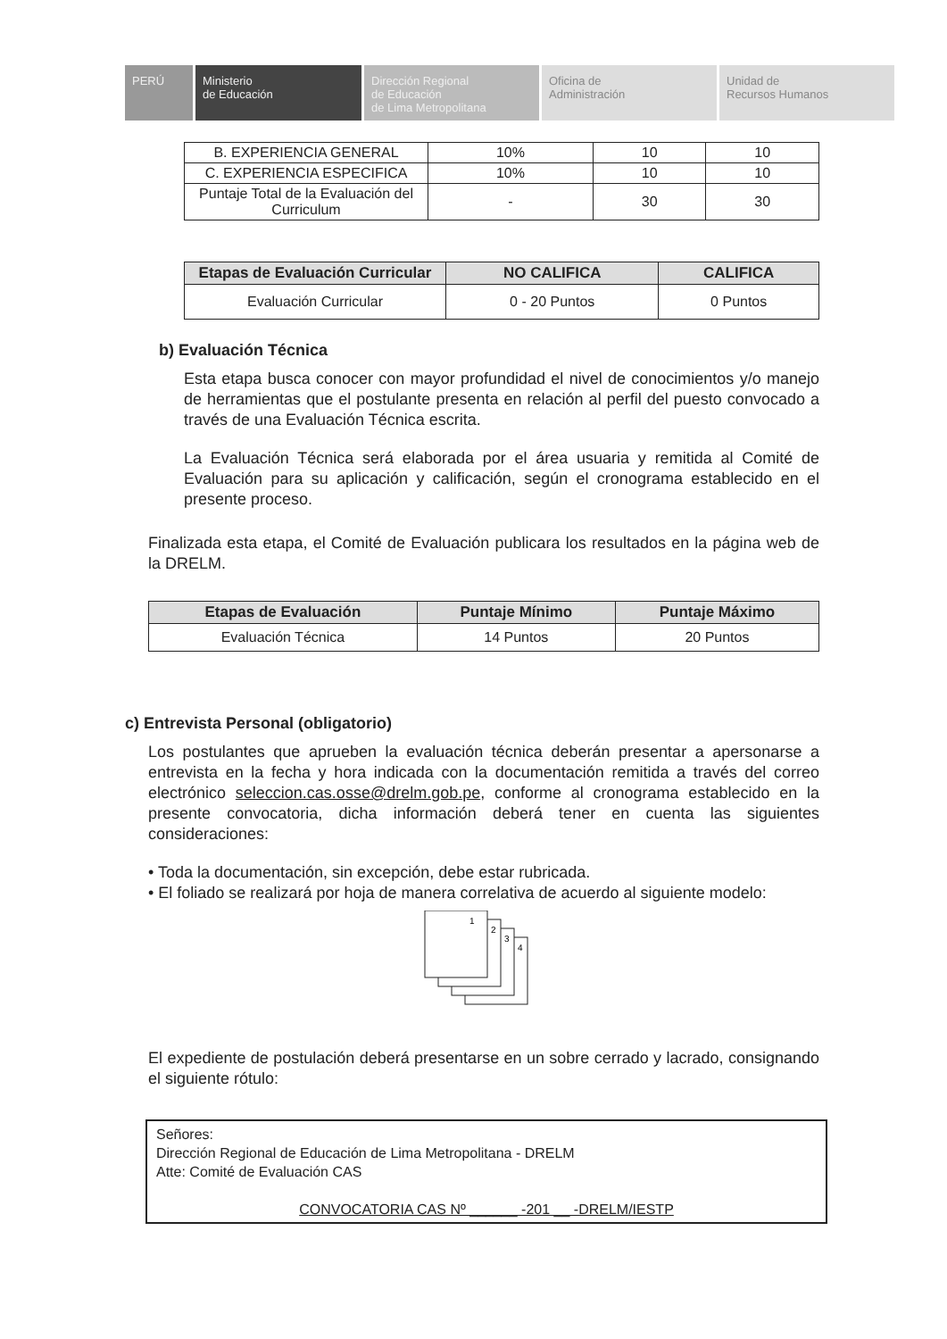PERÚ Ministerio
de Educación
Dirección Regional
de Educación
de Lima Metropolitana
Oficina de
Administración
Unidad de
Recursos Humanos
| B. EXPERIENCIA GENERAL | 10% | 10 | 10 |
| C. EXPERIENCIA ESPECIFICA | 10% | 10 | 10 |
| Puntaje Total de la Evaluación del Curriculum | - | 30 | 30 |
| Etapas de Evaluación Curricular | NO CALIFICA | CALIFICA |
| --- | --- | --- |
| Evaluación Curricular | 0 - 20 Puntos | 0 Puntos |
b) Evaluación Técnica
Esta etapa busca conocer con mayor profundidad el nivel de conocimientos y/o manejo de herramientas que el postulante presenta en relación al perfil del puesto convocado a través de una Evaluación Técnica escrita.
La Evaluación Técnica será elaborada por el área usuaria y remitida al Comité de Evaluación para su aplicación y calificación, según el cronograma establecido en el presente proceso.
Finalizada esta etapa, el Comité de Evaluación publicara los resultados en la página web de la DRELM.
| Etapas de Evaluación | Puntaje Mínimo | Puntaje Máximo |
| --- | --- | --- |
| Evaluación Técnica | 14 Puntos | 20 Puntos |
c) Entrevista Personal (obligatorio)
Los postulantes que aprueben la evaluación técnica deberán presentar a apersonarse a entrevista en la fecha y hora indicada con la documentación remitida a través del correo electrónico seleccion.cas.osse@drelm.gob.pe, conforme al cronograma establecido en la presente convocatoria, dicha información deberá tener en cuenta las siguientes consideraciones:
• Toda la documentación, sin excepción, debe estar rubricada.
• El foliado se realizará por hoja de manera correlativa de acuerdo al siguiente modelo:
1
2
3
4
El expediente de postulación deberá presentarse en un sobre cerrado y lacrado, consignando el siguiente rótulo:
Señores:
Dirección Regional de Educación de Lima Metropolitana - DRELM
Atte: Comité de Evaluación CAS
CONVOCATORIA CAS Nº ______ -201 __ -DRELM/IESTP